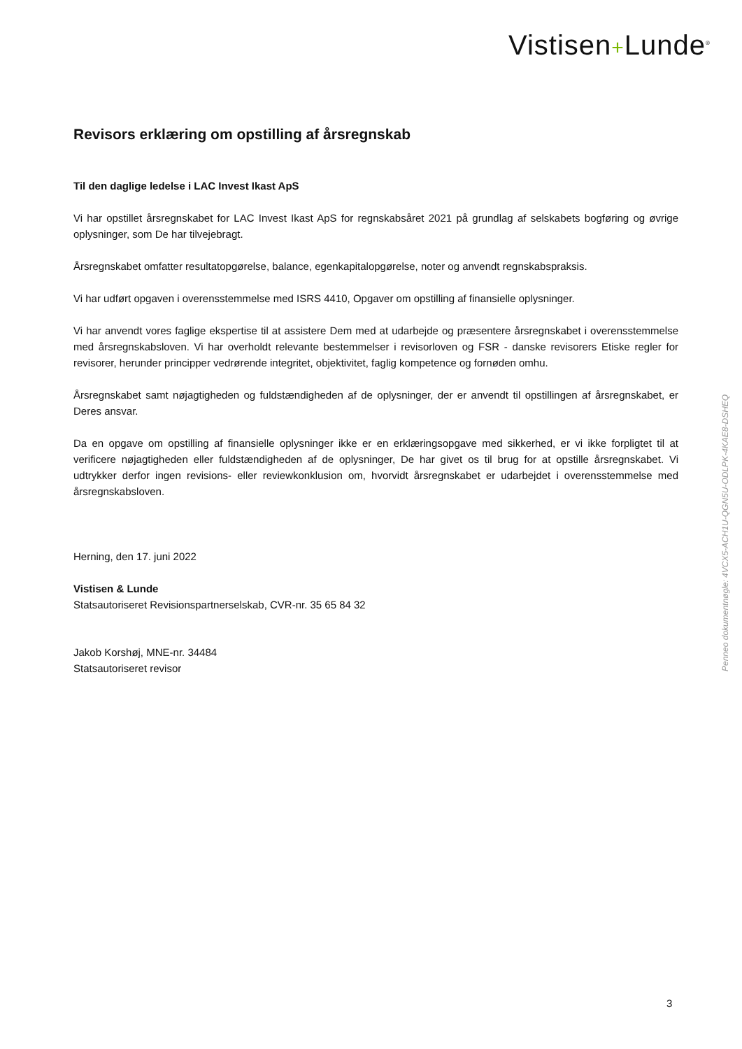Vistisen+Lunde<sup>®</sup>
Revisors erklæring om opstilling af årsregnskab
Til den daglige ledelse i LAC Invest Ikast ApS
Vi har opstillet årsregnskabet for LAC Invest Ikast ApS for regnskabsåret 2021 på grundlag af selskabets bogføring og øvrige oplysninger, som De har tilvejebragt.
Årsregnskabet omfatter resultatopgørelse, balance, egenkapitalopgørelse, noter og anvendt regnskabspraksis.
Vi har udført opgaven i overensstemmelse med ISRS 4410, Opgaver om opstilling af finansielle oplysninger.
Vi har anvendt vores faglige ekspertise til at assistere Dem med at udarbejde og præsentere årsregnskabet i overensstemmelse med årsregnskabsloven. Vi har overholdt relevante bestemmelser i revisorloven og FSR - danske revisorers Etiske regler for revisorer, herunder principper vedrørende integritet, objektivitet, faglig kompetence og fornøden omhu.
Årsregnskabet samt nøjagtigheden og fuldstændigheden af de oplysninger, der er anvendt til opstillingen af årsregnskabet, er Deres ansvar.
Da en opgave om opstilling af finansielle oplysninger ikke er en erklæringsopgave med sikkerhed, er vi ikke forpligtet til at verificere nøjagtigheden eller fuldstændigheden af de oplysninger, De har givet os til brug for at opstille årsregnskabet. Vi udtrykker derfor ingen revisions- eller reviewkonklusion om, hvorvidt årsregnskabet er udarbejdet i overensstemmelse med årsregnskabsloven.
Herning, den 17. juni 2022
Vistisen & Lunde
Statsautoriseret Revisionspartnerselskab, CVR-nr. 35 65 84 32
Jakob Korshøj, MNE-nr. 34484
Statsautoriseret revisor
Penneo dokumentnøgle: 4VCX5-ACH1U-QGN5U-ODLPK-4KAE8-DSHEQ
3